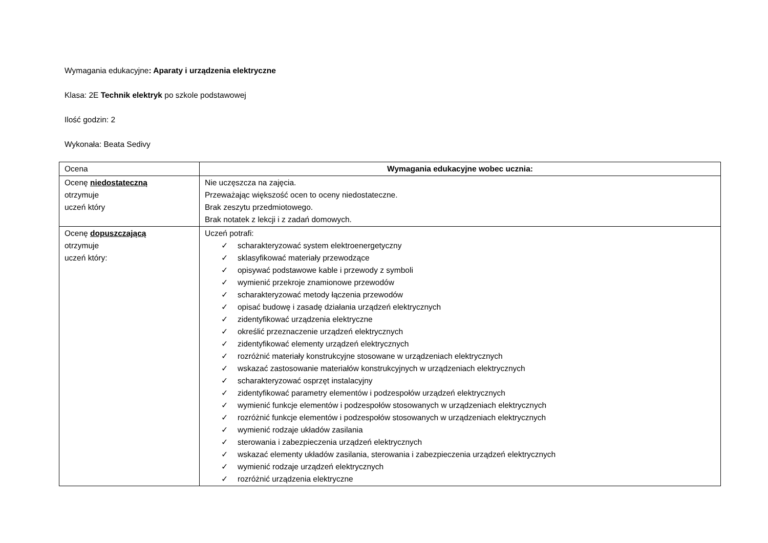Wymagania edukacyjne: Aparaty i urządzenia elektryczne
Klasa: 2E Technik elektryk po szkole podstawowej
Ilość godzin: 2
Wykonała: Beata Sedivy
| Ocena | Wymagania edukacyjne wobec ucznia: |
| --- | --- |
| Ocenę niedostateczną otrzymuje uczeń który | Nie uczęszcza na zajęcia. Przeważając większość ocen to oceny niedostateczne. Brak zeszytu przedmiotowego. Brak notatek z lekcji i z zadań domowych. |
| Ocenę dopuszczającą otrzymuje uczeń który: | Uczeń potrafi: ✓ scharakteryzować system elektroenergetyczny ✓ sklasyfikować materiały przewodzące ✓ opisywać podstawowe kable i przewody z symboli ✓ wymienić przekroje znamionowe przewodów ✓ scharakteryzować metody łączenia przewodów ✓ opisać budowę i zasadę działania urządzeń elektrycznych ✓ zidentyfikować urządzenia elektryczne ✓ określić przeznaczenie urządzeń elektrycznych ✓ zidentyfikować elementy urządzeń elektrycznych ✓ rozróżnić materiały konstrukcyjne stosowane w urządzeniach elektrycznych ✓ wskazać zastosowanie materiałów konstrukcyjnych w urządzeniach elektrycznych ✓ scharakteryzować osprzęt instalacyjny ✓ zidentyfikować parametry elementów i podzespołów urządzeń elektrycznych ✓ wymienić funkcje elementów i podzespołów stosowanych w urządzeniach elektrycznych ✓ rozróżnić funkcje elementów i podzespołów stosowanych w urządzeniach elektrycznych ✓ wymienić rodzaje układów zasilania ✓ sterowania i zabezpieczenia urządzeń elektrycznych ✓ wskazać elementy układów zasilania, sterowania i zabezpieczenia urządzeń elektrycznych ✓ wymienić rodzaje urządzeń elektrycznych ✓ rozróżnić urządzenia elektryczne |